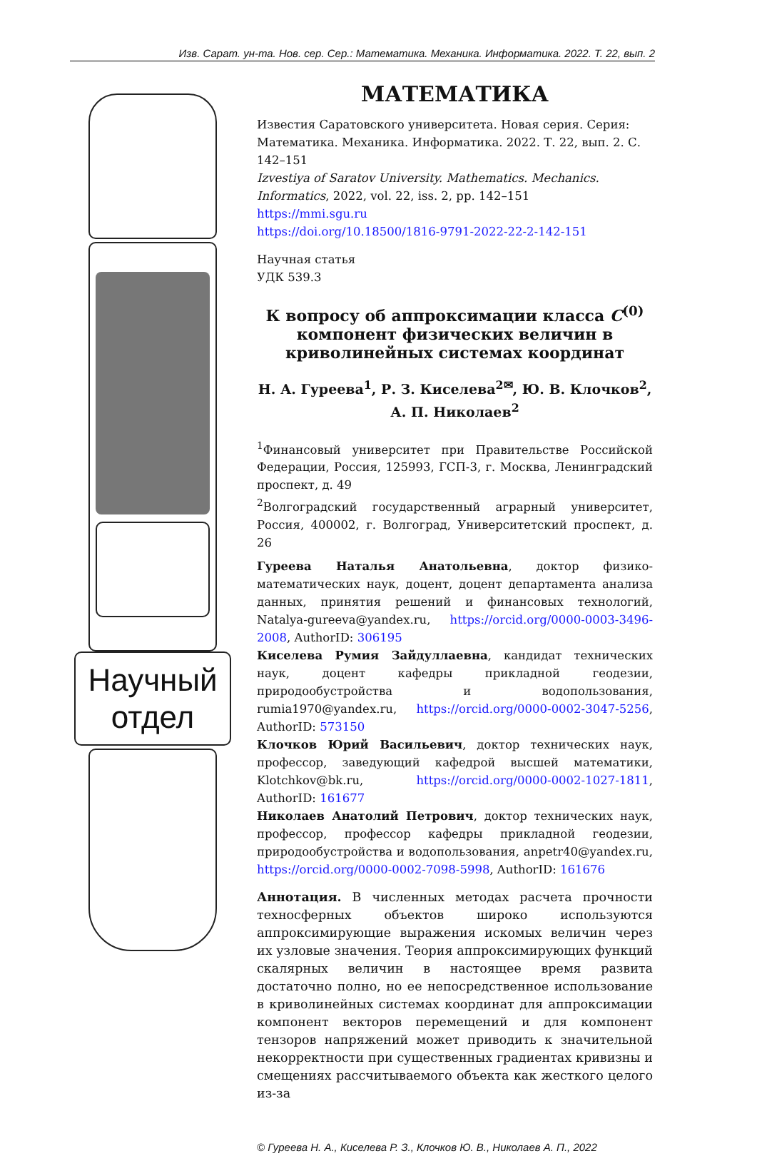Изв. Сарат. ун-та. Нов. сер. Сер.: Математика. Механика. Информатика. 2022. Т. 22, вып. 2
Научный отдел
МАТЕМАТИКА
Известия Саратовского университета. Новая серия. Серия: Математика. Механика. Информатика. 2022. Т. 22, вып. 2. С. 142–151
Izvestiya of Saratov University. Mathematics. Mechanics. Informatics, 2022, vol. 22, iss. 2, pp. 142–151
https://mmi.sgu.ru
https://doi.org/10.18500/1816-9791-2022-22-2-142-151
Научная статья
УДК 539.3
К вопросу об аппроксимации класса C<sup>(0)</sup> компонент физических величин в криволинейных системах координат
Н. А. Гуреева<sup>1</sup>, Р. З. Киселева<sup>2✉</sup>, Ю. В. Клочков<sup>2</sup>, А. П. Николаев<sup>2</sup>
<sup>1</sup> Финансовый университет при Правительстве Российской Федерации, Россия, 125993, ГСП-3, г. Москва, Ленинградский проспект, д. 49
<sup>2</sup> Волгоградский государственный аграрный университет, Россия, 400002, г. Волгоград, Университетский проспект, д. 26
Гуреева Наталья Анатольевна, доктор физико-математических наук, доцент, доцент департамента анализа данных, принятия решений и финансовых технологий, Natalya-gureeva@yandex.ru, https://orcid.org/0000-0003-3496-2008, AuthorID: 306195
Киселева Румия Зайдуллаевна, кандидат технических наук, доцент кафедры прикладной геодезии, природообустройства и водопользования, rumia1970@yandex.ru, https://orcid.org/0000-0002-3047-5256, AuthorID: 573150
Клочков Юрий Васильевич, доктор технических наук, профессор, заведующий кафедрой высшей математики, Klotchkov@bk.ru, https://orcid.org/0000-0002-1027-1811, AuthorID: 161677
Николаев Анатолий Петрович, доктор технических наук, профессор, профессор кафедры прикладной геодезии, природообустройства и водопользования, anpetr40@yandex.ru, https://orcid.org/0000-0002-7098-5998, AuthorID: 161676
Аннотация. В численных методах расчета прочности техносферных объектов широко используются аппроксимирующие выражения искомых величин через их узловые значения. Теория аппроксимирующих функций скалярных величин в настоящее время развита достаточно полно, но ее непосредственное использование в криволинейных системах координат для аппроксимации компонент векторов перемещений и для компонент тензоров напряжений может приводить к значительной некорректности при существенных градиентах кривизны и смещениях рассчитываемого объекта как жесткого целого из-за
© Гуреева Н. А., Киселева Р. З., Клочков Ю. В., Николаев А. П., 2022